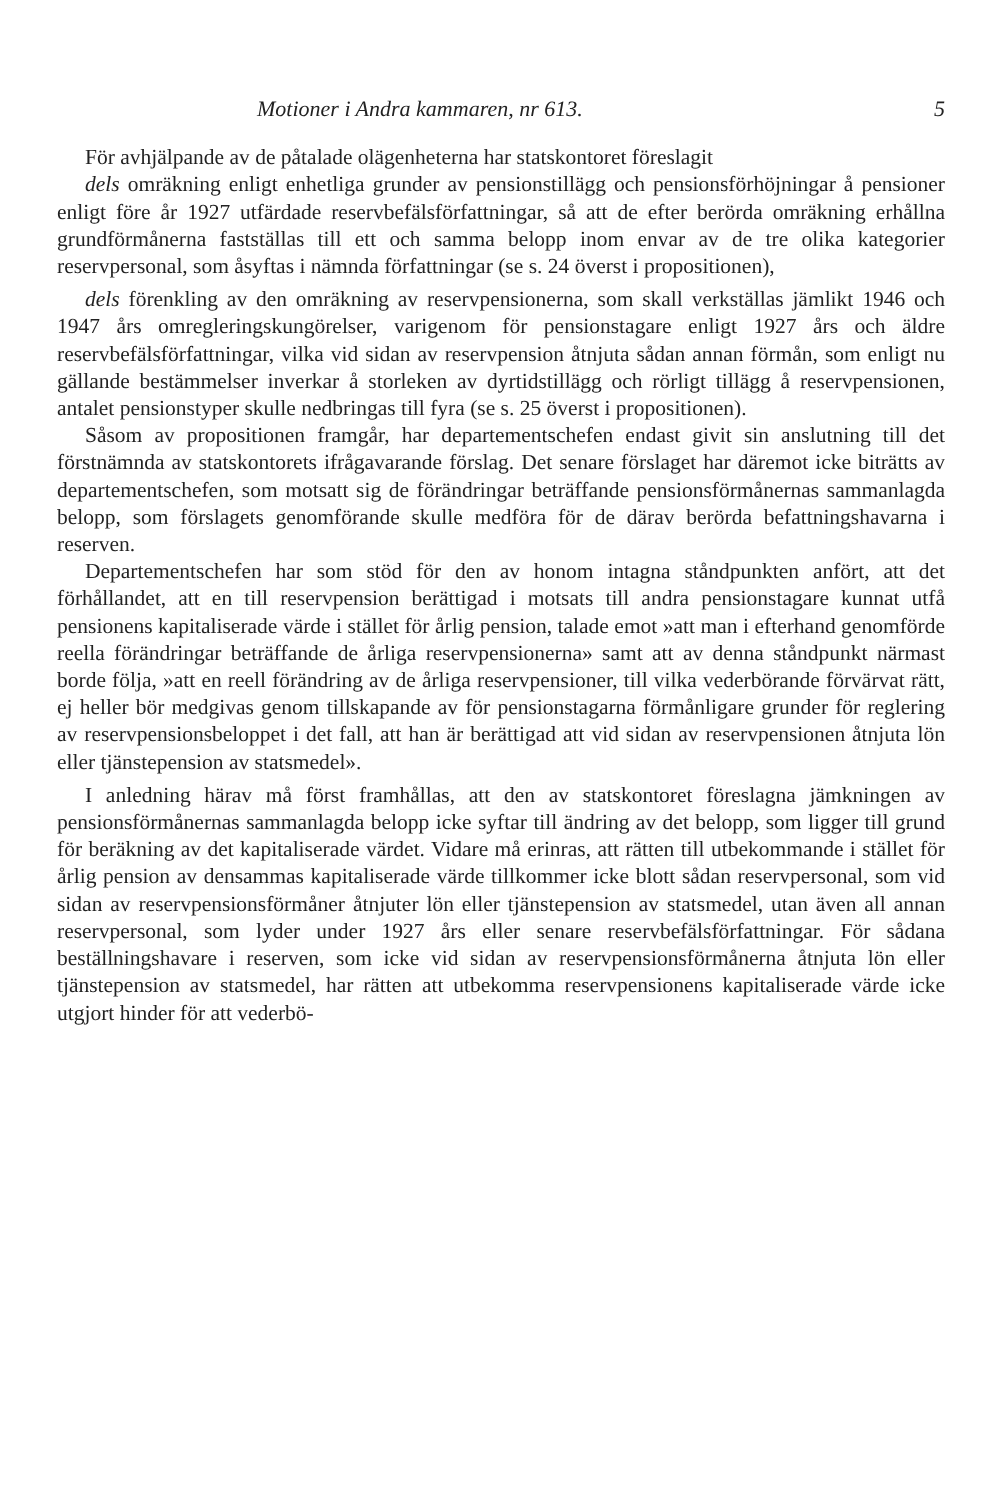Motioner i Andra kammaren, nr 613. 5
För avhjälpande av de påtalade olägenheterna har statskontoret föreslagit
dels omräkning enligt enhetliga grunder av pensionstillägg och pensionsförhöjningar å pensioner enligt före år 1927 utfärdade reservbefälsförfattningar, så att de efter berörda omräkning erhållna grundförmånerna fastställas till ett och samma belopp inom envar av de tre olika kategorier reservpersonal, som åsyftas i nämnda författningar (se s. 24 överst i propositionen),
dels förenkling av den omräkning av reservpensionerna, som skall verkställas jämlikt 1946 och 1947 års omregleringskungörelser, varigenom för pensionstagare enligt 1927 års och äldre reservbefälsförfattningar, vilka vid sidan av reservpension åtnjuta sådan annan förmån, som enligt nu gällande bestämmelser inverkar å storleken av dyrtidstillägg och rörligt tillägg å reservpensionen, antalet pensionstyper skulle nedbringas till fyra (se s. 25 överst i propositionen).
Såsom av propositionen framgår, har departementschefen endast givit sin anslutning till det förstnämnda av statskontorets ifrågavarande förslag. Det senare förslaget har däremot icke biträtts av departementschefen, som motsatt sig de förändringar beträffande pensionsförmånernas sammanlagda belopp, som förslagets genomförande skulle medföra för de därav berörda befattningshavarna i reserven.
Departementschefen har som stöd för den av honom intagna ståndpunkten anfört, att det förhållandet, att en till reservpension berättigad i motsats till andra pensionstagare kunnat utfå pensionens kapitaliserade värde i stället för årlig pension, talade emot »att man i efterhand genomförde reella förändringar beträffande de årliga reservpensionerna» samt att av denna ståndpunkt närmast borde följa, »att en reell förändring av de årliga reservpensioner, till vilka vederbörande förvärvat rätt, ej heller bör medgivas genom tillskapande av för pensionstagarna förmånligare grunder för reglering av reservpensionsbeloppet i det fall, att han är berättigad att vid sidan av reservpensionen åtnjuta lön eller tjänstepension av statsmedel».
I anledning härav må först framhållas, att den av statskontoret föreslagna jämkningen av pensionsförmånernas sammanlagda belopp icke syftar till ändring av det belopp, som ligger till grund för beräkning av det kapitaliserade värdet. Vidare må erinras, att rätten till utbekommande i stället för årlig pension av densammas kapitaliserade värde tillkommer icke blott sådan reservpersonal, som vid sidan av reservpensionsförmåner åtnjuter lön eller tjänstepension av statsmedel, utan även all annan reservpersonal, som lyder under 1927 års eller senare reservbefälsförfattningar. För sådana beställningshavare i reserven, som icke vid sidan av reservpensionsförmånerna åtnjuta lön eller tjänstepension av statsmedel, har rätten att utbekomma reservpensionens kapitaliserade värde icke utgjort hinder för att vederbö-